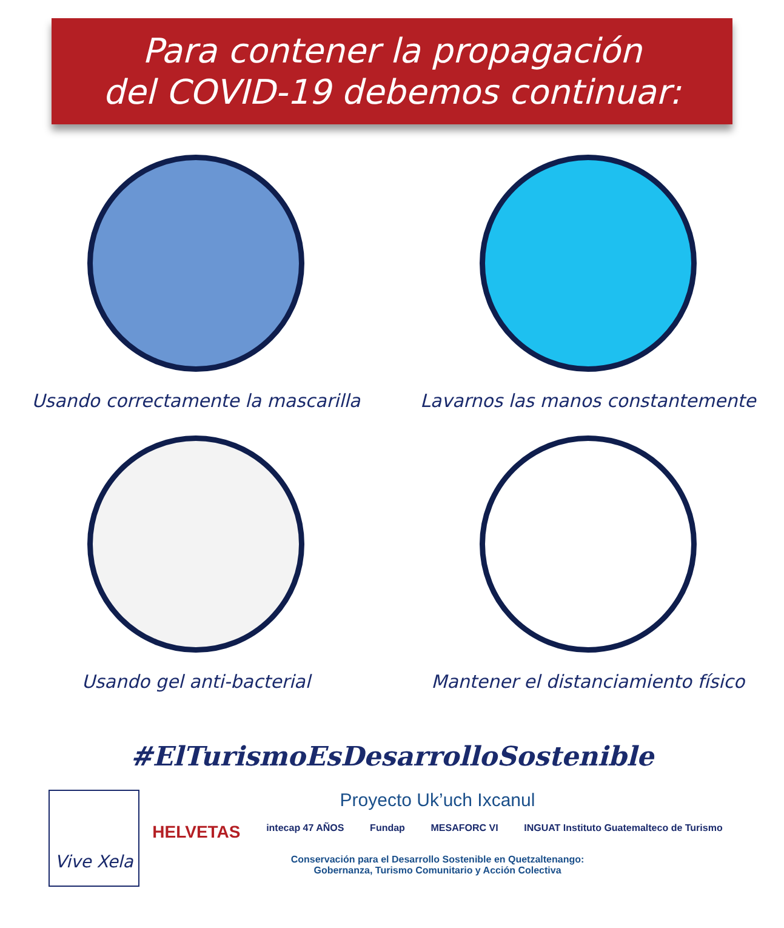Para contener la propagación
del COVID-19 debemos continuar:
Usando correctamente la mascarilla
Lavarnos las manos constantemente
Usando gel anti-bacterial
Mantener el distanciamiento físico
#ElTurismoEsDesarrolloSostenible
Vive Xela
Proyecto Uk’uch Ixcanul
HELVETAS intecap 47 AÑOS Fundap MESAFORC VI INGUAT Instituto Guatemalteco de Turismo
Conservación para el Desarrollo Sostenible en Quetzaltenango:
Gobernanza, Turismo Comunitario y Acción Colectiva